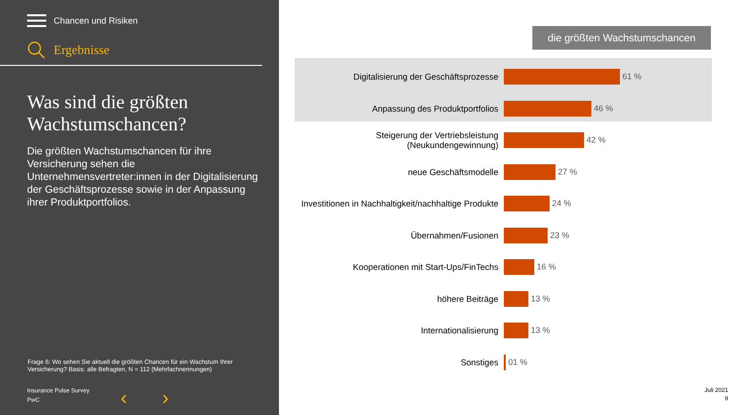Chancen und Risiken
Ergebnisse
Was sind die größten Wachstumschancen?
Die größten Wachstumschancen für ihre Versicherung sehen die Unternehmensvertreter:innen in der Digitalisierung der Geschäftsprozesse sowie in der Anpassung ihrer Produktportfolios.
Frage 6: Wo sehen Sie aktuell die größten Chancen für ein Wachstum Ihrer Versicherung? Basis: alle Befragten, N = 112 (Mehrfachnennungen)
Insurance Pulse Survey
PwC
‹ ›
die größten Wachstumschancen
Digitalisierung der Geschäftsprozesse
61 %
Anpassung des Produktportfolios
46 %
Steigerung der Vertriebsleistung (Neukundengewinnung)
42 %
neue Geschäftsmodelle
27 %
Investitionen in Nachhaltigkeit/nachhaltige Produkte
24 %
Übernahmen/Fusionen
23 %
Kooperationen mit Start-Ups/FinTechs
16 %
höhere Beiträge
13 %
Internationalisierung
13 %
Sonstiges
01 %
Juli 2021
9